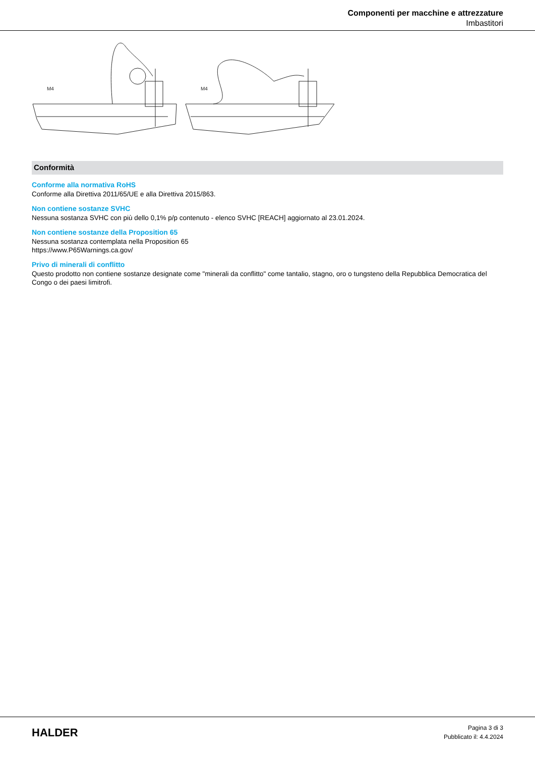Componenti per macchine e attrezzature
Imbastitori
M4
M4
Conformità
Conforme alla normativa RoHS
Conforme alla Direttiva 2011/65/UE e alla Direttiva 2015/863.
Non contiene sostanze SVHC
Nessuna sostanza SVHC con più dello 0,1% p/p contenuto - elenco SVHC [REACH] aggiornato al 23.01.2024.
Non contiene sostanze della Proposition 65
Nessuna sostanza contemplata nella Proposition 65
https://www.P65Warnings.ca.gov/
Privo di minerali di conflitto
Questo prodotto non contiene sostanze designate come "minerali da conflitto" come tantalio, stagno, oro o tungsteno della Repubblica Democratica del Congo o dei paesi limitrofi.
HALDER
Pagina 3 di 3
Pubblicato il: 4.4.2024